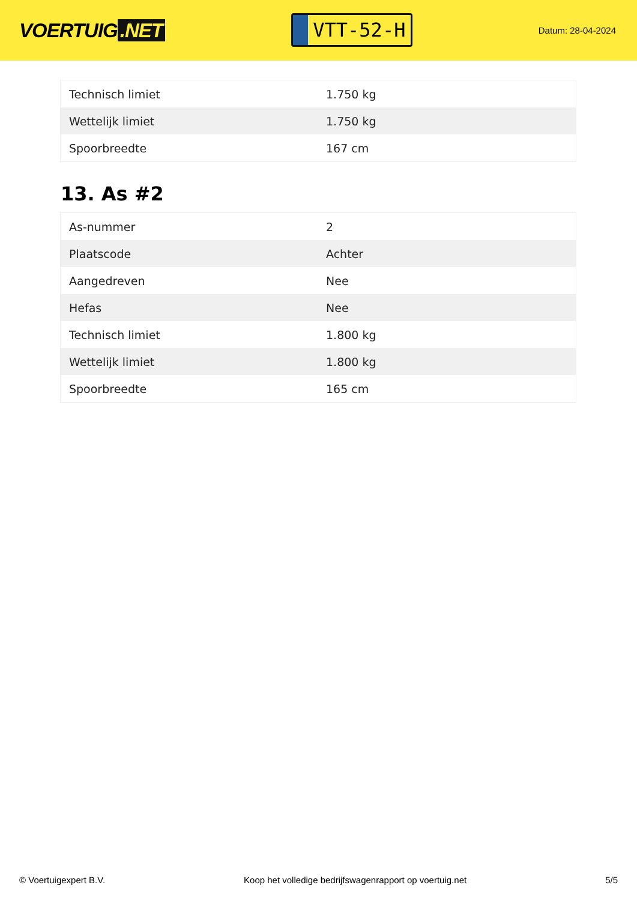VOERTUIG.NET
VTT-52-H
Datum: 28-04-2024
| Technisch limiet | 1.750 kg |
| Wettelijk limiet | 1.750 kg |
| Spoorbreedte | 167 cm |
13. As #2
| As-nummer | 2 |
| Plaatscode | Achter |
| Aangedreven | Nee |
| Hefas | Nee |
| Technisch limiet | 1.800 kg |
| Wettelijk limiet | 1.800 kg |
| Spoorbreedte | 165 cm |
© Voertuigexpert B.V. Koop het volledige bedrijfswagenrapport op voertuig.net 5/5